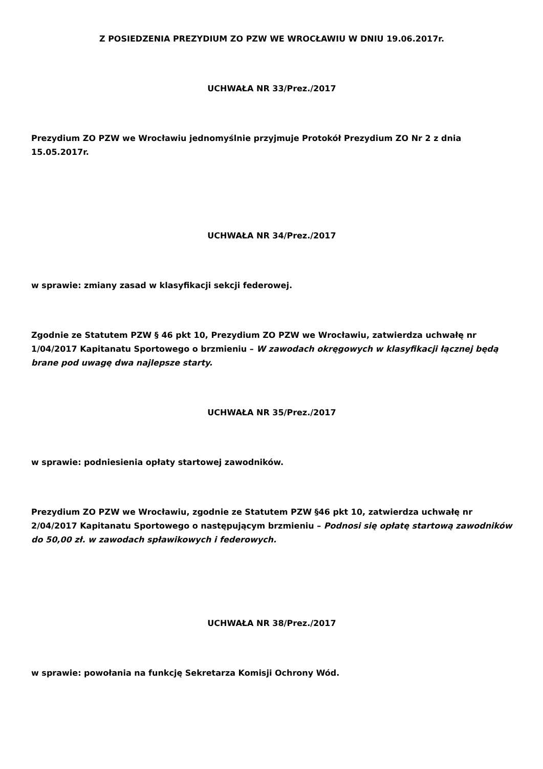Z POSIEDZENIA PREZYDIUM ZO PZW WE WROCŁAWIU W DNIU 19.06.2017r.
UCHWAŁA NR 33/Prez./2017
Prezydium ZO PZW we Wrocławiu jednomyślnie przyjmuje Protokół Prezydium ZO Nr 2 z dnia 15.05.2017r.
UCHWAŁA NR 34/Prez./2017
w sprawie: zmiany zasad w klasyfikacji sekcji federowej.
Zgodnie ze Statutem PZW § 46 pkt 10, Prezydium ZO PZW we Wrocławiu, zatwierdza uchwałę nr 1/04/2017 Kapitanatu Sportowego o brzmieniu – W zawodach okręgowych w klasyfikacji łącznej będą brane pod uwagę dwa najlepsze starty.
UCHWAŁA NR 35/Prez./2017
w sprawie: podniesienia opłaty startowej zawodników.
Prezydium ZO PZW we Wrocławiu, zgodnie ze Statutem PZW §46 pkt 10, zatwierdza uchwałę nr 2/04/2017 Kapitanatu Sportowego o następującym brzmieniu – Podnosi się opłatę startową zawodników do 50,00 zł. w zawodach spławikowych i federowych.
UCHWAŁA NR 38/Prez./2017
w sprawie: powołania na funkcję Sekretarza Komisji Ochrony Wód.